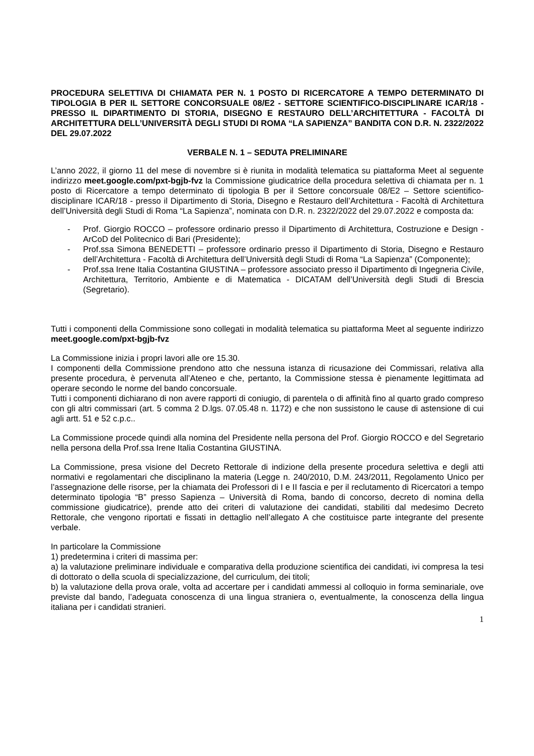PROCEDURA SELETTIVA DI CHIAMATA PER N. 1 POSTO DI RICERCATORE A TEMPO DETERMINATO DI TIPOLOGIA B PER IL SETTORE CONCORSUALE 08/E2 - SETTORE SCIENTIFICO-DISCIPLINARE ICAR/18 - PRESSO IL DIPARTIMENTO DI STORIA, DISEGNO E RESTAURO DELL’ARCHITETTURA - FACOLTÀ DI ARCHITETTURA DELL’UNIVERSITÀ DEGLI STUDI DI ROMA “LA SAPIENZA” BANDITA CON D.R. N. 2322/2022 DEL 29.07.2022
VERBALE N. 1 – SEDUTA PRELIMINARE
L’anno 2022, il giorno 11 del mese di novembre si è riunita in modalità telematica su piattaforma Meet al seguente indirizzo meet.google.com/pxt-bgjb-fvz la Commissione giudicatrice della procedura selettiva di chiamata per n. 1 posto di Ricercatore a tempo determinato di tipologia B per il Settore concorsuale 08/E2 – Settore scientifico-disciplinare ICAR/18 - presso il Dipartimento di Storia, Disegno e Restauro dell’Architettura - Facoltà di Architettura dell’Università degli Studi di Roma “La Sapienza”, nominata con D.R. n. 2322/2022 del 29.07.2022 e composta da:
- Prof. Giorgio ROCCO – professore ordinario presso il Dipartimento di Architettura, Costruzione e Design - ArCoD del Politecnico di Bari (Presidente);
- Prof.ssa Simona BENEDETTI – professore ordinario presso il Dipartimento di Storia, Disegno e Restauro dell’Architettura - Facoltà di Architettura dell’Università degli Studi di Roma “La Sapienza” (Componente);
- Prof.ssa Irene Italia Costantina GIUSTINA – professore associato presso il Dipartimento di Ingegneria Civile, Architettura, Territorio, Ambiente e di Matematica - DICATAM dell’Università degli Studi di Brescia (Segretario).
Tutti i componenti della Commissione sono collegati in modalità telematica su piattaforma Meet al seguente indirizzo meet.google.com/pxt-bgjb-fvz
La Commissione inizia i propri lavori alle ore 15.30.
I componenti della Commissione prendono atto che nessuna istanza di ricusazione dei Commissari, relativa alla presente procedura, è pervenuta all’Ateneo e che, pertanto, la Commissione stessa è pienamente legittimata ad operare secondo le norme del bando concorsuale.
Tutti i componenti dichiarano di non avere rapporti di coniugio, di parentela o di affinità fino al quarto grado compreso con gli altri commissari (art. 5 comma 2 D.lgs. 07.05.48 n. 1172) e che non sussistono le cause di astensione di cui agli artt. 51 e 52 c.p.c..
La Commissione procede quindi alla nomina del Presidente nella persona del Prof. Giorgio ROCCO e del Segretario nella persona della Prof.ssa Irene Italia Costantina GIUSTINA.
La Commissione, presa visione del Decreto Rettorale di indizione della presente procedura selettiva e degli atti normativi e regolamentari che disciplinano la materia (Legge n. 240/2010, D.M. 243/2011, Regolamento Unico per l’assegnazione delle risorse, per la chiamata dei Professori di I e II fascia e per il reclutamento di Ricercatori a tempo determinato tipologia “B” presso Sapienza – Università di Roma, bando di concorso, decreto di nomina della commissione giudicatrice), prende atto dei criteri di valutazione dei candidati, stabiliti dal medesimo Decreto Rettorale, che vengono riportati e fissati in dettaglio nell’allegato A che costituisce parte integrante del presente verbale.
In particolare la Commissione
1) predetermina i criteri di massima per:
a) la valutazione preliminare individuale e comparativa della produzione scientifica dei candidati, ivi compresa la tesi di dottorato o della scuola di specializzazione, del curriculum, dei titoli;
b) la valutazione della prova orale, volta ad accertare per i candidati ammessi al colloquio in forma seminariale, ove previste dal bando, l’adeguata conoscenza di una lingua straniera o, eventualmente, la conoscenza della lingua italiana per i candidati stranieri.
1